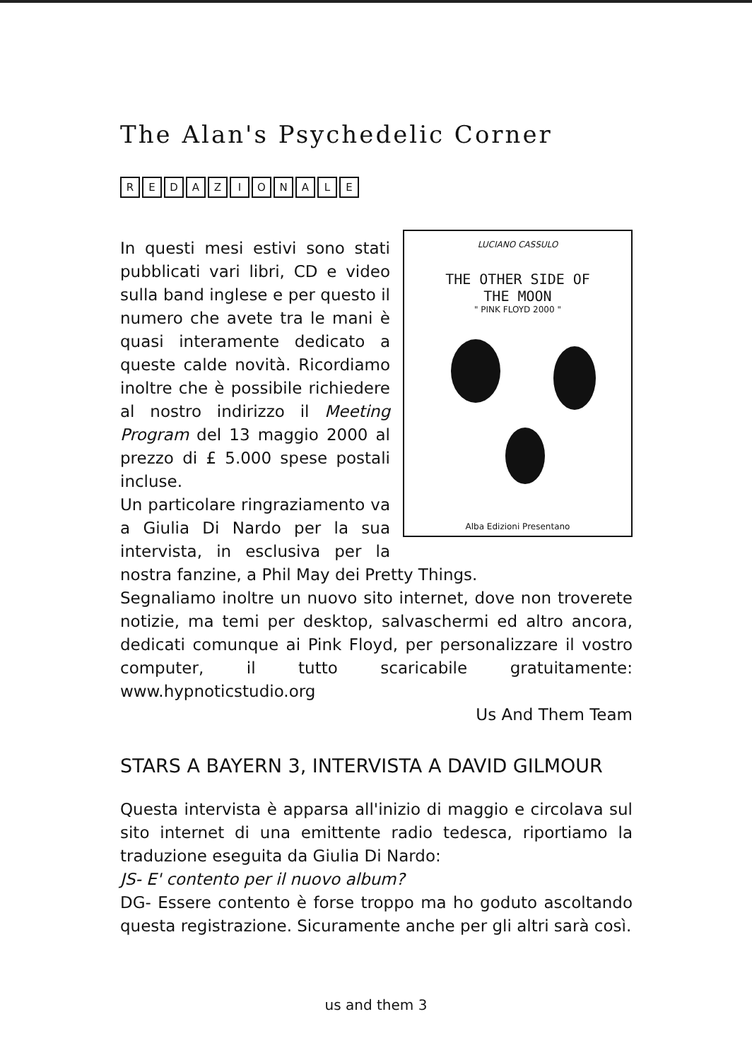The Alan's Psychedelic Corner
REDAZIONALE
LUCIANO CASSULO
THE OTHER SIDE OF
THE MOON
" PINK FLOYD 2000 "
Alba Edizioni Presentano
In questi mesi estivi sono stati pubblicati vari libri, CD e video sulla band inglese e per questo il numero che avete tra le mani è quasi interamente dedicato a queste calde novità. Ricordiamo inoltre che è possibile richiedere al nostro indirizzo il Meeting Program del 13 maggio 2000 al prezzo di £ 5.000 spese postali incluse.
Un particolare ringraziamento va a Giulia Di Nardo per la sua intervista, in esclusiva per la nostra fanzine, a Phil May dei Pretty Things.
Segnaliamo inoltre un nuovo sito internet, dove non troverete notizie, ma temi per desktop, salvaschermi ed altro ancora, dedicati comunque ai Pink Floyd, per personalizzare il vostro computer, il tutto scaricabile gratuitamente: www.hypnoticstudio.org
Us And Them Team
STARS A BAYERN 3, INTERVISTA A DAVID GILMOUR
Questa intervista è apparsa all'inizio di maggio e circolava sul sito internet di una emittente radio tedesca, riportiamo la traduzione eseguita da Giulia Di Nardo:
JS- E' contento per il nuovo album?
DG- Essere contento è forse troppo ma ho goduto ascoltando questa registrazione. Sicuramente anche per gli altri sarà così.
us and them 3